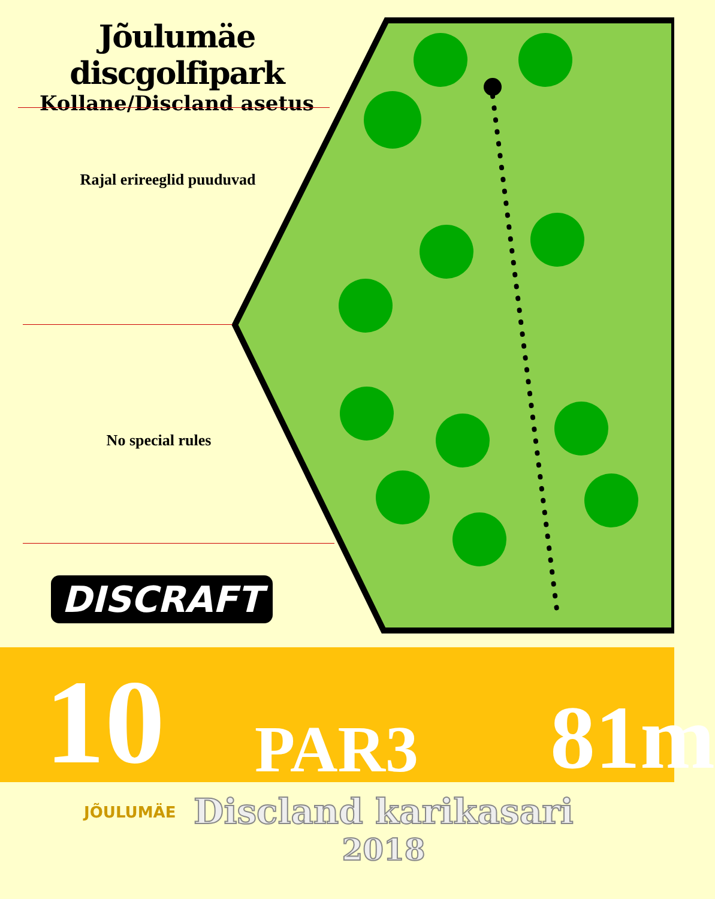Jõulumäe discgolfipark
Kollane/Discland asetus
Rajal erireeglid puuduvad
No special rules
DISCRAFT
10
PAR3
81m
JÕULUMÄE
Discland karikasari
2018